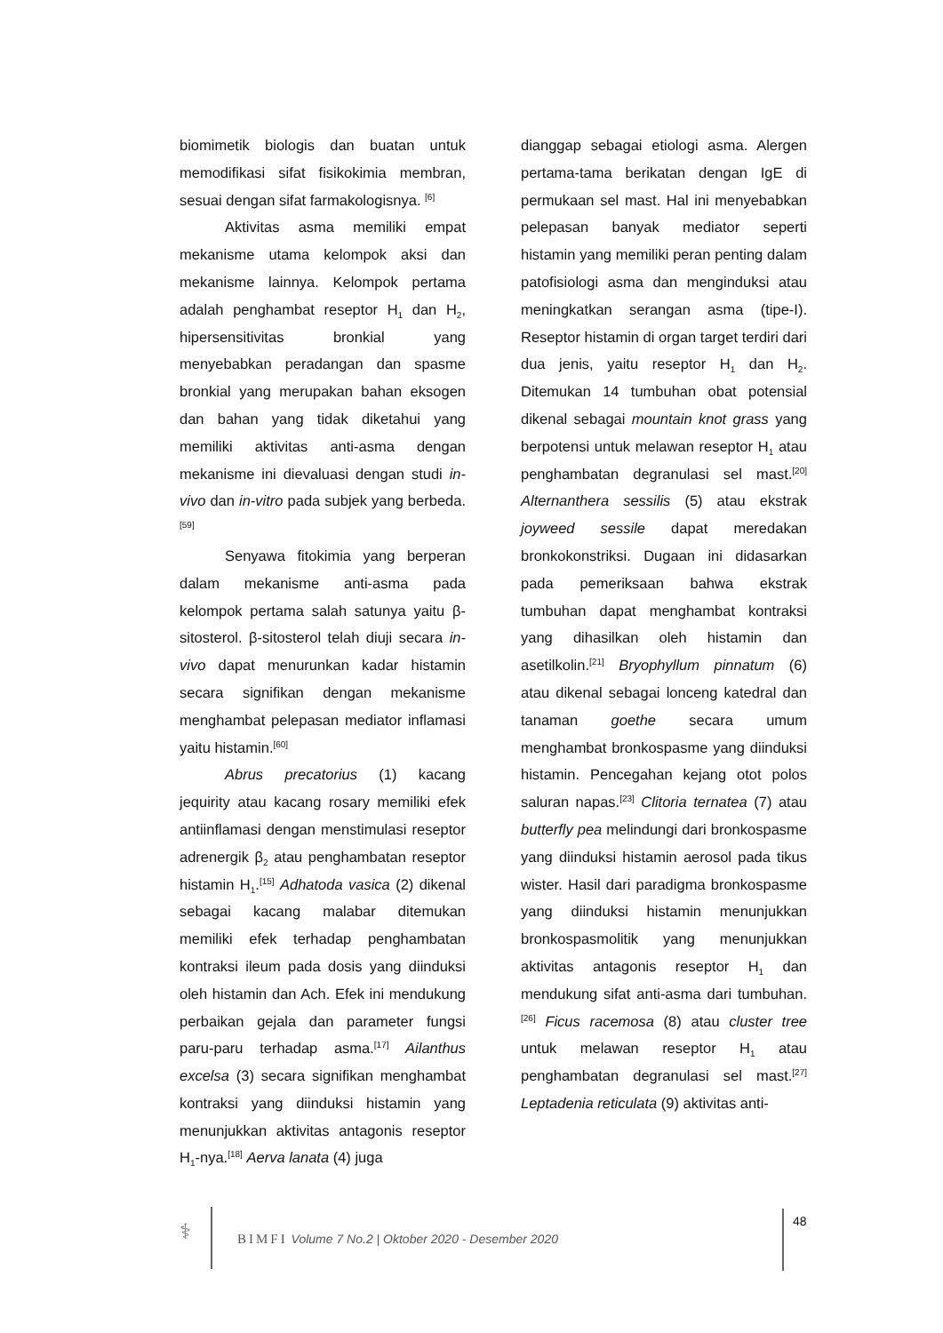biomimetik biologis dan buatan untuk memodifikasi sifat fisikokimia membran, sesuai dengan sifat farmakologisnya. <sup>[6]</sup>
Aktivitas asma memiliki empat mekanisme utama kelompok aksi dan mekanisme lainnya. Kelompok pertama adalah penghambat reseptor H<sub>1</sub> dan H<sub>2</sub>, hipersensitivitas bronkial yang menyebabkan peradangan dan spasme bronkial yang merupakan bahan eksogen dan bahan yang tidak diketahui yang memiliki aktivitas anti-asma dengan mekanisme ini dievaluasi dengan studi in-vivo dan in-vitro pada subjek yang berbeda.<sup>[59]</sup>
Senyawa fitokimia yang berperan dalam mekanisme anti-asma pada kelompok pertama salah satunya yaitu β-sitosterol. β-sitosterol telah diuji secara in-vivo dapat menurunkan kadar histamin secara signifikan dengan mekanisme menghambat pelepasan mediator inflamasi yaitu histamin.<sup>[60]</sup>
Abrus precatorius (1) kacang jequirity atau kacang rosary memiliki efek antiinflamasi dengan menstimulasi reseptor adrenergik β<sub>2</sub> atau penghambatan reseptor histamin H<sub>1</sub>.<sup>[15]</sup> Adhatoda vasica (2) dikenal sebagai kacang malabar ditemukan memiliki efek terhadap penghambatan kontraksi ileum pada dosis yang diinduksi oleh histamin dan Ach. Efek ini mendukung perbaikan gejala dan parameter fungsi paru-paru terhadap asma.<sup>[17]</sup> Ailanthus excelsa (3) secara signifikan menghambat kontraksi yang diinduksi histamin yang menunjukkan aktivitas antagonis reseptor H<sub>1</sub>-nya.<sup>[18]</sup> Aerva lanata (4) juga
dianggap sebagai etiologi asma. Alergen pertama-tama berikatan dengan IgE di permukaan sel mast. Hal ini menyebabkan pelepasan banyak mediator seperti histamin yang memiliki peran penting dalam patofisiologi asma dan menginduksi atau meningkatkan serangan asma (tipe-I). Reseptor histamin di organ target terdiri dari dua jenis, yaitu reseptor H<sub>1</sub> dan H<sub>2</sub>. Ditemukan 14 tumbuhan obat potensial dikenal sebagai mountain knot grass yang berpotensi untuk melawan reseptor H<sub>1</sub> atau penghambatan degranulasi sel mast.<sup>[20]</sup> Alternanthera sessilis (5) atau ekstrak joyweed sessile dapat meredakan bronkokonstriksi. Dugaan ini didasarkan pada pemeriksaan bahwa ekstrak tumbuhan dapat menghambat kontraksi yang dihasilkan oleh histamin dan asetilkolin.<sup>[21]</sup> Bryophyllum pinnatum (6) atau dikenal sebagai lonceng katedral dan tanaman goethe secara umum menghambat bronkospasme yang diinduksi histamin. Pencegahan kejang otot polos saluran napas.<sup>[23]</sup> Clitoria ternatea (7) atau butterfly pea melindungi dari bronkospasme yang diinduksi histamin aerosol pada tikus wister. Hasil dari paradigma bronkospasme yang diinduksi histamin menunjukkan bronkospasmolitik yang menunjukkan aktivitas antagonis reseptor H<sub>1</sub> dan mendukung sifat anti-asma dari tumbuhan.<sup>[26]</sup> Ficus racemosa (8) atau cluster tree untuk melawan reseptor H<sub>1</sub> atau penghambatan degranulasi sel mast.<sup>[27]</sup> Leptadenia reticulata (9) aktivitas anti-
⚕
BIMFI Volume 7 No.2 | Oktober 2020 - Desember 2020
48